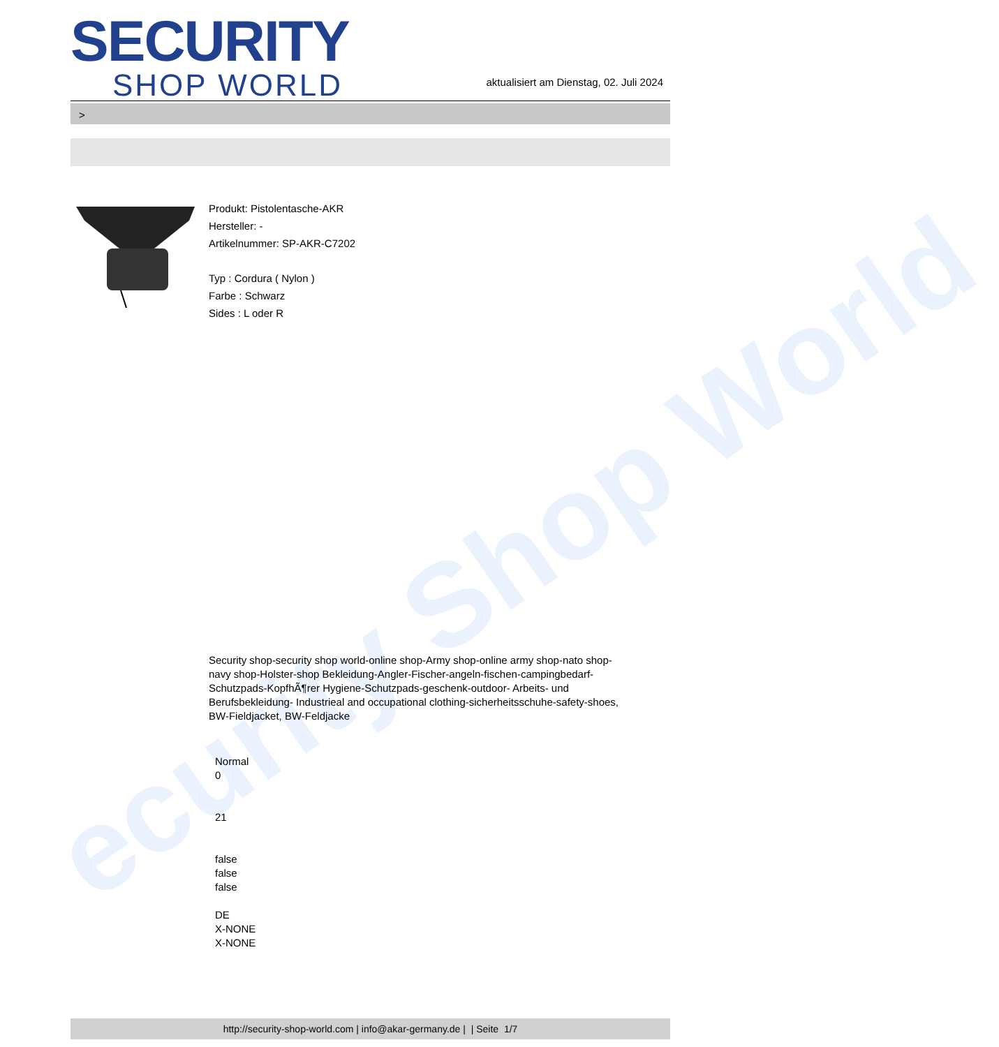ecurity Shop World
SECURITY
SHOP WORLD
aktualisiert am Dienstag, 02. Juli 2024
>
Produkt: Pistolentasche-AKR
Hersteller: -
Artikelnummer: SP-AKR-C7202
Typ : Cordura ( Nylon )
Farbe : Schwarz
Sides : L oder R
Security shop-security shop world-online shop-Army shop-online army shop-nato shop-navy shop-Holster-shop Bekleidung-Angler-Fischer-angeln-fischen-campingbedarf-Schutzpads-KopfhÃ¶rer Hygiene-Schutzpads-geschenk-outdoor- Arbeits- und Berufsbekleidung- Industrieal and occupational clothing-sicherheitsschuhe-safety-shoes, BW-Fieldjacket, BW-Feldjacke
Normal
0
21
false
false
false
DE
X-NONE
X-NONE
http://security-shop-world.com | info@akar-germany.de | | Seite 1/7